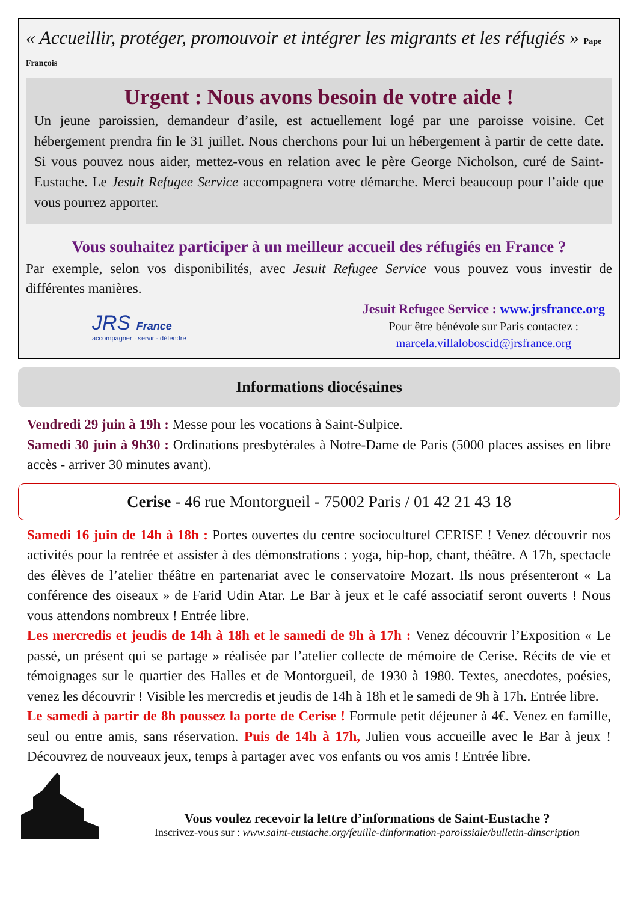« Accueillir, protéger, promouvoir et intégrer les migrants et les réfugiés » Pape François
Urgent : Nous avons besoin de votre aide !
Un jeune paroissien, demandeur d’asile, est actuellement logé par une paroisse voisine. Cet hébergement prendra fin le 31 juillet. Nous cherchons pour lui un hébergement à partir de cette date. Si vous pouvez nous aider, mettez-vous en relation avec le père George Nicholson, curé de Saint-Eustache. Le Jesuit Refugee Service accompagnera votre démarche. Merci beaucoup pour l’aide que vous pourrez apporter.
Vous souhaitez participer à un meilleur accueil des réfugiés en France ?
Par exemple, selon vos disponibilités, avec Jesuit Refugee Service vous pouvez vous investir de différentes manières.
JRS France
accompagner · servir · défendre
Jesuit Refugee Service : www.jrsfrance.org
Pour être bénévole sur Paris contactez :
marcela.villaloboscid@jrsfrance.org
Informations diocésaines
Vendredi 29 juin à 19h : Messe pour les vocations à Saint-Sulpice.
Samedi 30 juin à 9h30 : Ordinations presbytérales à Notre-Dame de Paris (5000 places assises en libre accès - arriver 30 minutes avant).
Cerise - 46 rue Montorgueil - 75002 Paris / 01 42 21 43 18
Samedi 16 juin de 14h à 18h : Portes ouvertes du centre socioculturel CERISE ! Venez découvrir nos activités pour la rentrée et assister à des démonstrations : yoga, hip-hop, chant, théâtre. A 17h, spectacle des élèves de l’atelier théâtre en partenariat avec le conservatoire Mozart. Ils nous présenteront « La conférence des oiseaux » de Farid Udin Atar. Le Bar à jeux et le café associatif seront ouverts ! Nous vous attendons nombreux ! Entrée libre.
Les mercredis et jeudis de 14h à 18h et le samedi de 9h à 17h : Venez découvrir l’Exposition « Le passé, un présent qui se partage » réalisée par l’atelier collecte de mémoire de Cerise. Récits de vie et témoignages sur le quartier des Halles et de Montorgueil, de 1930 à 1980. Textes, anecdotes, poésies, venez les découvrir ! Visible les mercredis et jeudis de 14h à 18h et le samedi de 9h à 17h. Entrée libre.
Le samedi à partir de 8h poussez la porte de Cerise ! Formule petit déjeuner à 4€. Venez en famille, seul ou entre amis, sans réservation. Puis de 14h à 17h, Julien vous accueille avec le Bar à jeux ! Découvrez de nouveaux jeux, temps à partager avec vos enfants ou vos amis ! Entrée libre.
Vous voulez recevoir la lettre d’informations de Saint-Eustache ?
Inscrivez-vous sur : www.saint-eustache.org/feuille-dinformation-paroissiale/bulletin-dinscription